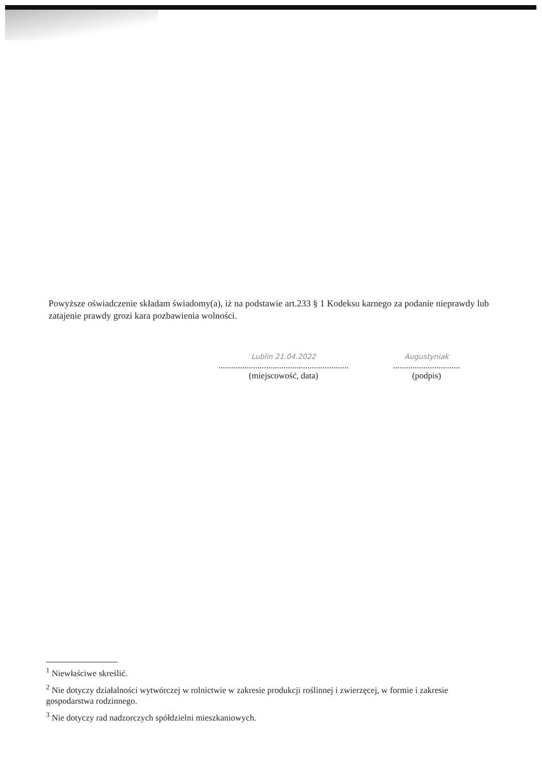Powyższe oświadczenie składam świadomy(a), iż na podstawie art.233 § 1 Kodeksu karnego za podanie nieprawdy lub zatajenie prawdy grozi kara pozbawienia wolności.
Lublin 21.04.2022
............................................................
(miejscowość, data)
Augustyniak
...............................
(podpis)
<sup>1</sup> Niewłaściwe skreślić.
<sup>2</sup> Nie dotyczy działalności wytwórczej w rolnictwie w zakresie produkcji roślinnej i zwierzęcej, w formie i zakresie gospodarstwa rodzinnego.
<sup>3</sup> Nie dotyczy rad nadzorczych spółdzielni mieszkaniowych.